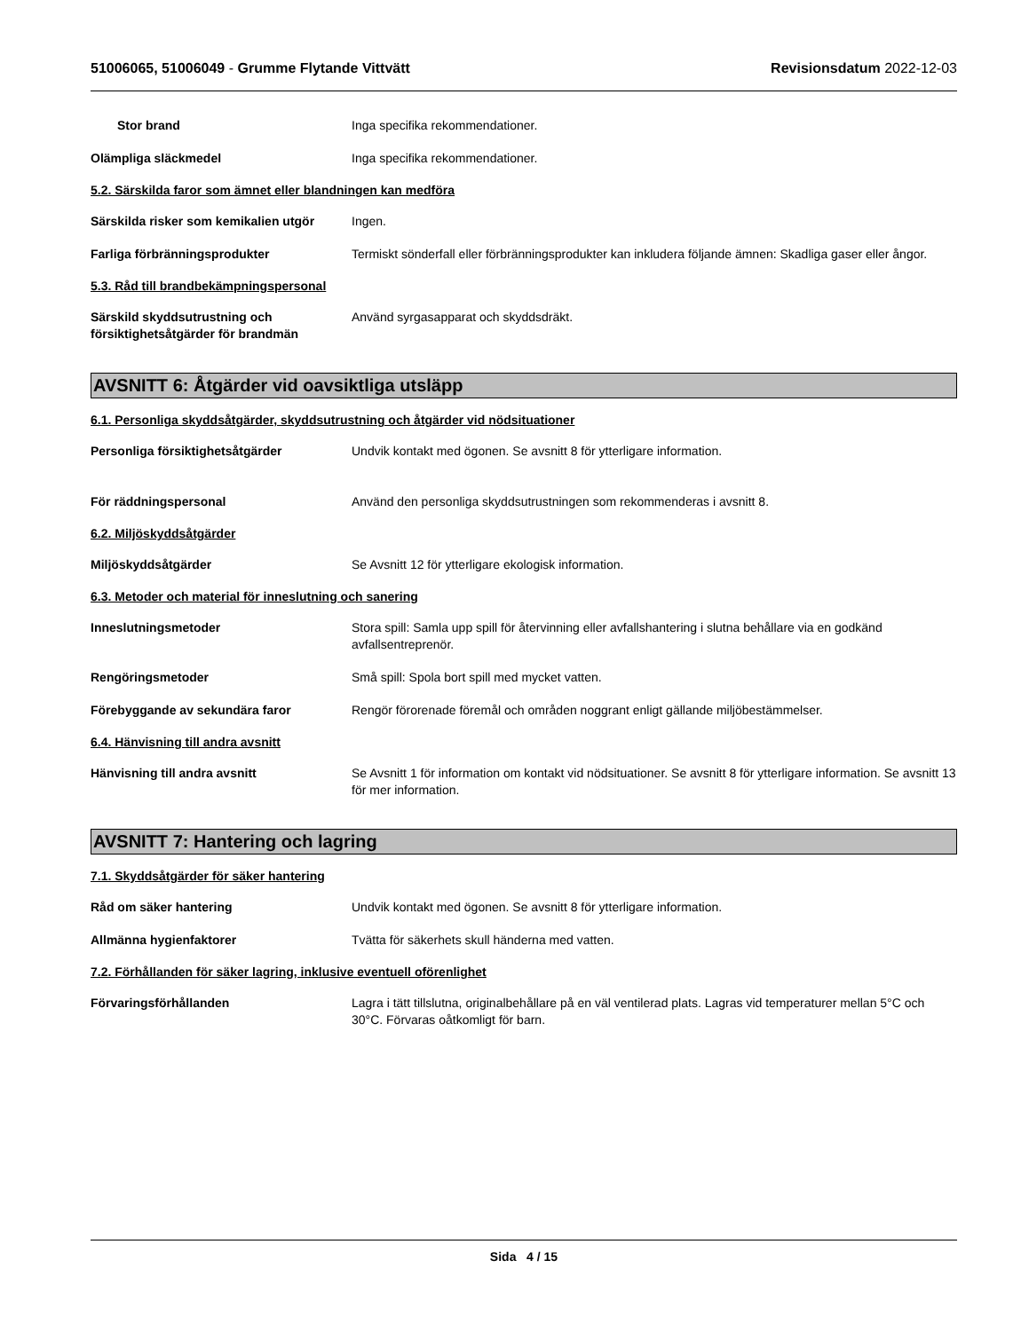51006065, 51006049 - Grumme Flytande Vittvätt
Revisionsdatum 2022-12-03
Stor brand Inga specifika rekommendationer.
Olämpliga släckmedel Inga specifika rekommendationer.
5.2. Särskilda faror som ämnet eller blandningen kan medföra
Särskilda risker som kemikalien utgör
Ingen.
Farliga förbränningsprodukter Termiskt sönderfall eller förbränningsprodukter kan inkludera följande ämnen: Skadliga gaser eller ångor.
5.3. Råd till brandbekämpningspersonal
Särskild skyddsutrustning och försiktighetsåtgärder för brandmän
Använd syrgasapparat och skyddsdräkt.
AVSNITT 6: Åtgärder vid oavsiktliga utsläpp
6.1. Personliga skyddsåtgärder, skyddsutrustning och åtgärder vid nödsituationer
Personliga försiktighetsåtgärder Undvik kontakt med ögonen. Se avsnitt 8 för ytterligare information.
För räddningspersonal Använd den personliga skyddsutrustningen som rekommenderas i avsnitt 8.
6.2. Miljöskyddsåtgärder
Miljöskyddsåtgärder Se Avsnitt 12 för ytterligare ekologisk information.
6.3. Metoder och material för inneslutning och sanering
Inneslutningsmetoder Stora spill: Samla upp spill för återvinning eller avfallshantering i slutna behållare via en godkänd avfallsentreprenör.
Rengöringsmetoder Små spill: Spola bort spill med mycket vatten.
Förebyggande av sekundära faror Rengör förorenade föremål och områden noggrant enligt gällande miljöbestämmelser.
6.4. Hänvisning till andra avsnitt
Hänvisning till andra avsnitt Se Avsnitt 1 för information om kontakt vid nödsituationer. Se avsnitt 8 för ytterligare information. Se avsnitt 13 för mer information.
AVSNITT 7: Hantering och lagring
7.1. Skyddsåtgärder för säker hantering
Råd om säker hantering Undvik kontakt med ögonen. Se avsnitt 8 för ytterligare information.
Allmänna hygienfaktorer Tvätta för säkerhets skull händerna med vatten.
7.2. Förhållanden för säker lagring, inklusive eventuell oförenlighet
Förvaringsförhållanden Lagra i tätt tillslutna, originalbehållare på en väl ventilerad plats. Lagras vid temperaturer mellan 5°C och 30°C. Förvaras oåtkomligt för barn.
Sida 4 / 15